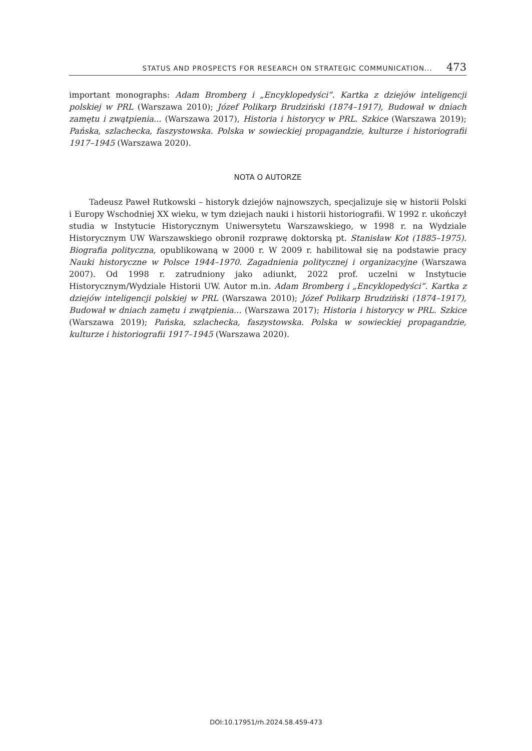STATUS AND PROSPECTS FOR RESEARCH ON STRATEGIC COMMUNICATION... 473
important monographs: Adam Bromberg i „Encyklopedyści”. Kartka z dziejów inteligencji polskiej w PRL (Warszawa 2010); Józef Polikarp Brudziński (1874–1917), Budował w dniach zamętu i zwątpienia... (Warszawa 2017), Historia i historycy w PRL. Szkice (Warszawa 2019); Pańska, szlachecka, faszystowska. Polska w sowieckiej propagandzie, kulturze i historiografii 1917–1945 (Warszawa 2020).
NOTA O AUTORZE
Tadeusz Paweł Rutkowski – historyk dziejów najnowszych, specjalizuje się w historii Polski i Europy Wschodniej XX wieku, w tym dziejach nauki i historii historiografii. W 1992 r. ukończył studia w Instytucie Historycznym Uniwersytetu Warszawskiego, w 1998 r. na Wydziale Historycznym UW Warszawskiego obronił rozprawę doktorską pt. Stanisław Kot (1885–1975). Biografia polityczna, opublikowaną w 2000 r. W 2009 r. habilitował się na podstawie pracy Nauki historyczne w Polsce 1944–1970. Zagadnienia politycznej i organizacyjne (Warszawa 2007). Od 1998 r. zatrudniony jako adiunkt, 2022 prof. uczelni w Instytucie Historycznym/Wydziale Historii UW. Autor m.in. Adam Bromberg i „Encyklopedyści”. Kartka z dziejów inteligencji polskiej w PRL (Warszawa 2010); Józef Polikarp Brudziński (1874–1917), Budował w dniach zamętu i zwątpienia... (Warszawa 2017); Historia i historycy w PRL. Szkice (Warszawa 2019); Pańska, szlachecka, faszystowska. Polska w sowieckiej propagandzie, kulturze i historiografii 1917–1945 (Warszawa 2020).
DOI:10.17951/rh.2024.58.459-473